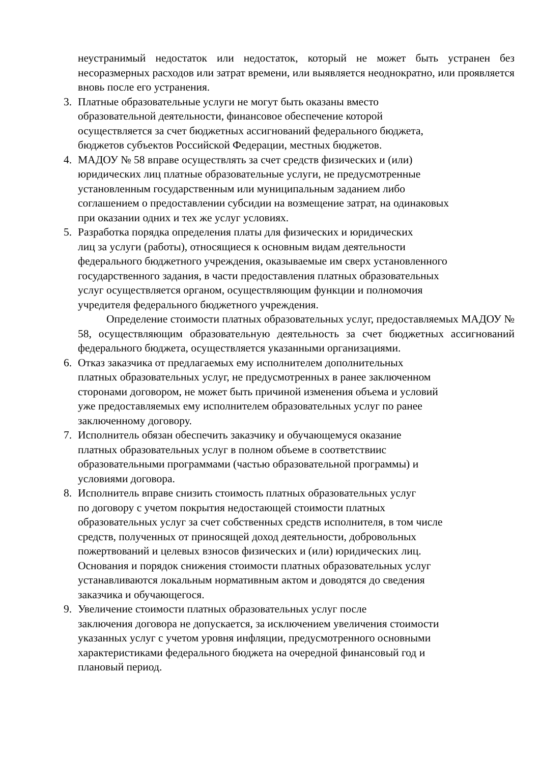неустранимый недостаток или недостаток, который не может быть устранен без несоразмерных расходов или затрат времени, или выявляется неоднократно, или проявляется вновь после его устранения.
3. Платные образовательные услуги не могут быть оказаны вместо
образовательной деятельности, финансовое обеспечение которой
осуществляется за счет бюджетных ассигнований федерального бюджета,
бюджетов субъектов Российской Федерации, местных бюджетов.
4. МАДОУ № 58 вправе осуществлять за счет средств физических и (или)
юридических лиц платные образовательные услуги, не предусмотренные
установленным государственным или муниципальным заданием либо
соглашением о предоставлении субсидии на возмещение затрат, на одинаковых
при оказании одних и тех же услуг условиях.
5. Разработка порядка определения платы для физических и юридических
лиц за услуги (работы), относящиеся к основным видам деятельности
федерального бюджетного учреждения, оказываемые им сверх установленного
государственного задания, в части предоставления платных образовательных
услуг осуществляется органом, осуществляющим функции и полномочия
учредителя федерального бюджетного учреждения.
Определение стоимости платных образовательных услуг, предоставляемых МАДОУ № 58, осуществляющим образовательную деятельность за счет бюджетных ассигнований федерального бюджета, осуществляется указанными организациями.
6. Отказ заказчика от предлагаемых ему исполнителем дополнительных
платных образовательных услуг, не предусмотренных в ранее заключенном
сторонами договором, не может быть причиной изменения объема и условий
уже предоставляемых ему исполнителем образовательных услуг по ранее
заключенному договору.
7. Исполнитель обязан обеспечить заказчику и обучающемуся оказание
платных образовательных услуг в полном объеме в соответствиис
образовательными программами (частью образовательной программы) и
условиями договора.
8. Исполнитель вправе снизить стоимость платных образовательных услуг
по договору с учетом покрытия недостающей стоимости платных
образовательных услуг за счет собственных средств исполнителя, в том числе
средств, полученных от приносящей доход деятельности, добровольных
пожертвований и целевых взносов физических и (или) юридических лиц.
Основания и порядок снижения стоимости платных образовательных услуг
устанавливаются локальным нормативным актом и доводятся до сведения
заказчика и обучающегося.
9. Увеличение стоимости платных образовательных услуг после
заключения договора не допускается, за исключением увеличения стоимости
указанных услуг с учетом уровня инфляции, предусмотренного основными
характеристиками федерального бюджета на очередной финансовый год и
плановый период.